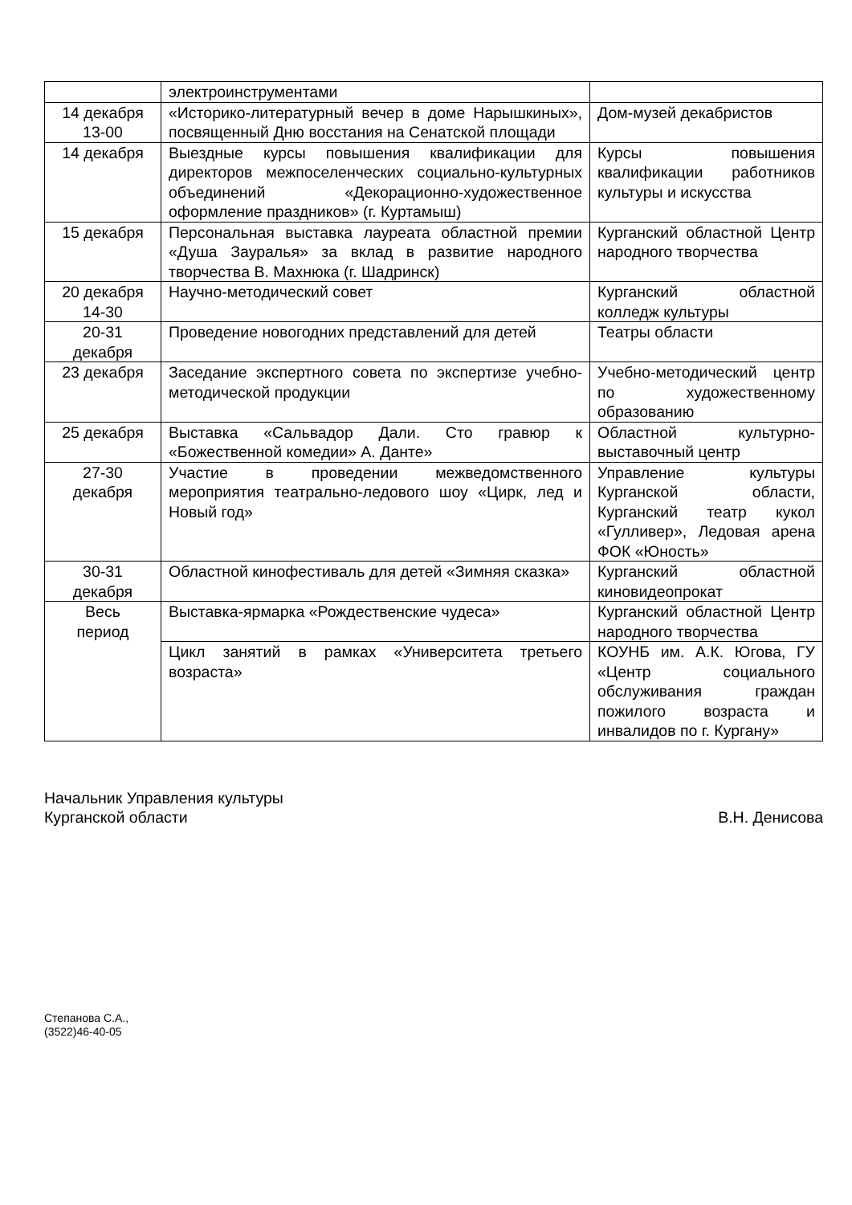| | электроинструментами | |
| 14 декабря 13-00 | «Историко-литературный вечер в доме Нарышкиных», посвященный Дню восстания на Сенатской площади | Дом-музей декабристов |
| 14 декабря | Выездные курсы повышения квалификации для директоров межпоселенческих социально-культурных объединений «Декорационно-художественное оформление праздников» (г. Куртамыш) | Курсы повышения квалификации работников культуры и искусства |
| 15 декабря | Персональная выставка лауреата областной премии «Душа Зауралья» за вклад в развитие народного творчества В. Махнюка (г. Шадринск) | Курганский областной Центр народного творчества |
| 20 декабря 14-30 | Научно-методический совет | Курганский областной колледж культуры |
| 20-31 декабря | Проведение новогодних представлений для детей | Театры области |
| 23 декабря | Заседание экспертного совета по экспертизе учебно-методической продукции | Учебно-методический центр по художественному образованию |
| 25 декабря | Выставка «Сальвадор Дали. Сто гравюр к «Божественной комедии» А. Данте» | Областной культурно-выставочный центр |
| 27-30 декабря | Участие в проведении межведомственного мероприятия театрально-ледового шоу «Цирк, лед и Новый год» | Управление культуры Курганской области, Курганский театр кукол «Гулливер», Ледовая арена ФОК «Юность» |
| 30-31 декабря | Областной кинофестиваль для детей «Зимняя сказка» | Курганский областной киновидеопрокат |
| Весь период | Выставка-ярмарка «Рождественские чудеса» | Курганский областной Центр народного творчества |
| | Цикл занятий в рамках «Университета третьего возраста» | КОУНБ им. А.К. Югова, ГУ «Центр социального обслуживания граждан пожилого возраста и инвалидов по г. Кургану» |
Начальник Управления культуры
Курганской области
В.Н. Денисова
Степанова С.А.,
(3522)46-40-05